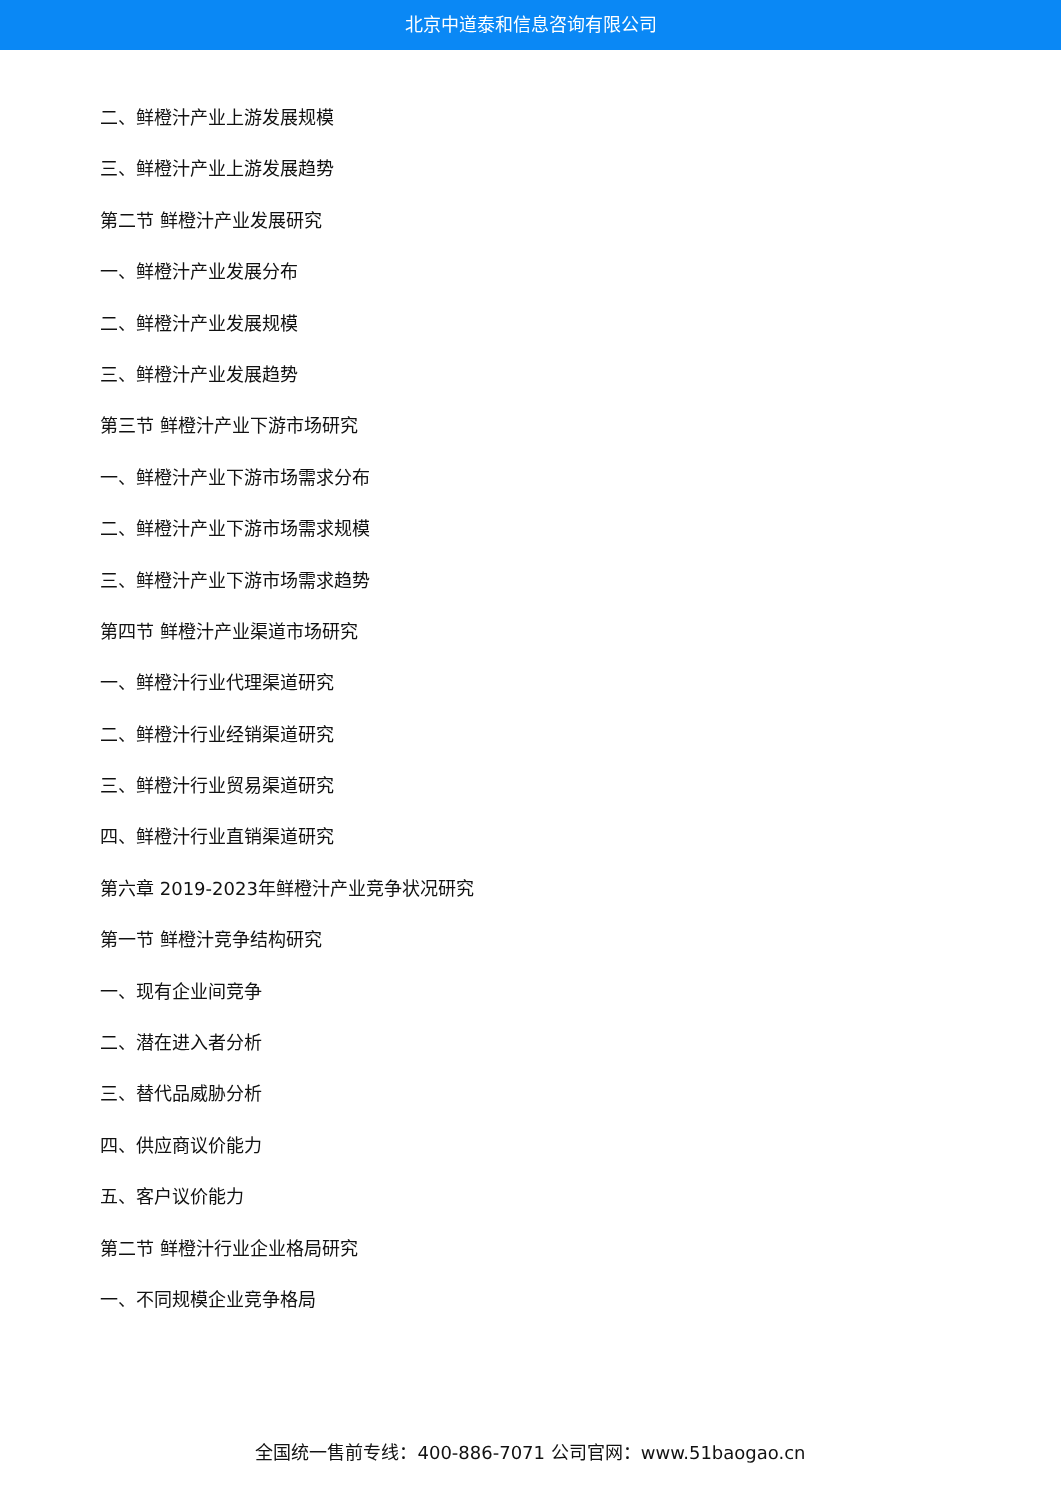北京中道泰和信息咨询有限公司
二、鲜橙汁产业上游发展规模
三、鲜橙汁产业上游发展趋势
第二节 鲜橙汁产业发展研究
一、鲜橙汁产业发展分布
二、鲜橙汁产业发展规模
三、鲜橙汁产业发展趋势
第三节 鲜橙汁产业下游市场研究
一、鲜橙汁产业下游市场需求分布
二、鲜橙汁产业下游市场需求规模
三、鲜橙汁产业下游市场需求趋势
第四节 鲜橙汁产业渠道市场研究
一、鲜橙汁行业代理渠道研究
二、鲜橙汁行业经销渠道研究
三、鲜橙汁行业贸易渠道研究
四、鲜橙汁行业直销渠道研究
第六章 2019-2023年鲜橙汁产业竞争状况研究
第一节 鲜橙汁竞争结构研究
一、现有企业间竞争
二、潜在进入者分析
三、替代品威胁分析
四、供应商议价能力
五、客户议价能力
第二节 鲜橙汁行业企业格局研究
一、不同规模企业竞争格局
全国统一售前专线：400-886-7071 公司官网：www.51baogao.cn